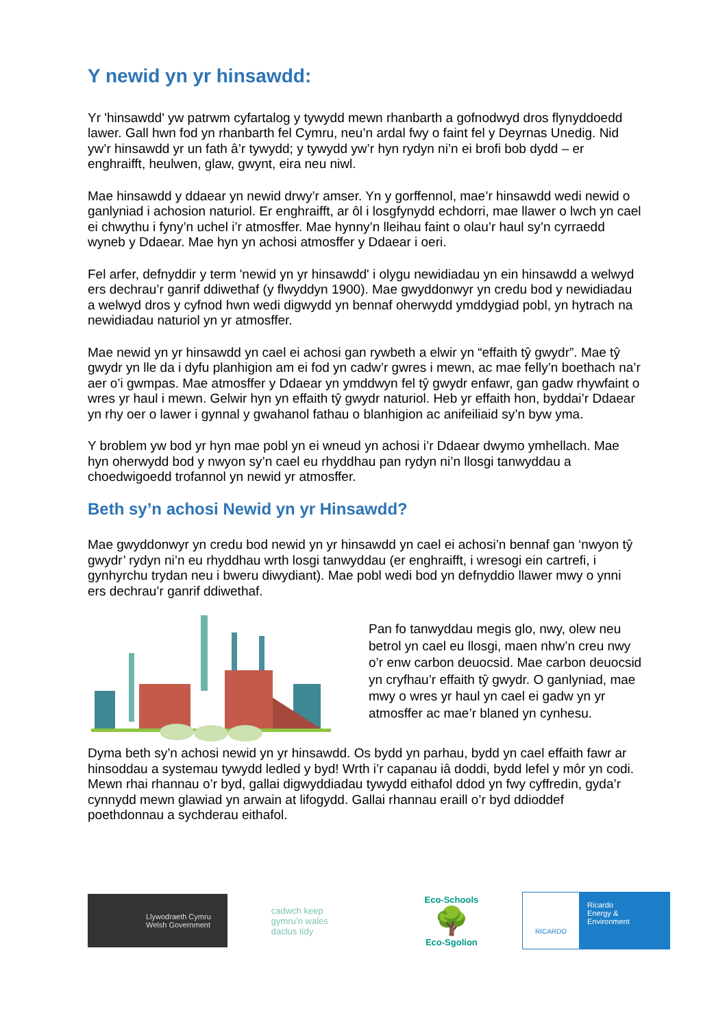Y newid yn yr hinsawdd:
Yr 'hinsawdd' yw patrwm cyfartalog y tywydd mewn rhanbarth a gofnodwyd dros flynyddoedd lawer. Gall hwn fod yn rhanbarth fel Cymru, neu’n ardal fwy o faint fel y Deyrnas Unedig. Nid yw’r hinsawdd yr un fath â’r tywydd; y tywydd yw’r hyn rydyn ni’n ei brofi bob dydd – er enghraifft, heulwen, glaw, gwynt, eira neu niwl.
Mae hinsawdd y ddaear yn newid drwy’r amser. Yn y gorffennol, mae’r hinsawdd wedi newid o ganlyniad i achosion naturiol. Er enghraifft, ar ôl i losgfynydd echdorri, mae llawer o lwch yn cael ei chwythu i fyny’n uchel i’r atmosffer. Mae hynny’n lleihau faint o olau’r haul sy’n cyrraedd wyneb y Ddaear. Mae hyn yn achosi atmosffer y Ddaear i oeri.
Fel arfer, defnyddir y term 'newid yn yr hinsawdd' i olygu newidiadau yn ein hinsawdd a welwyd ers dechrau’r ganrif ddiwethaf (y flwyddyn 1900). Mae gwyddonwyr yn credu bod y newidiadau a welwyd dros y cyfnod hwn wedi digwydd yn bennaf oherwydd ymddygiad pobl, yn hytrach na newidiadau naturiol yn yr atmosffer.
Mae newid yn yr hinsawdd yn cael ei achosi gan rywbeth a elwir yn “effaith tŷ gwydr”. Mae tŷ gwydr yn lle da i dyfu planhigion am ei fod yn cadw’r gwres i mewn, ac mae felly’n boethach na’r aer o’i gwmpas. Mae atmosffer y Ddaear yn ymddwyn fel tŷ gwydr enfawr, gan gadw rhywfaint o wres yr haul i mewn. Gelwir hyn yn effaith tŷ gwydr naturiol. Heb yr effaith hon, byddai’r Ddaear yn rhy oer o lawer i gynnal y gwahanol fathau o blanhigion ac anifeiliaid sy’n byw yma.
Y broblem yw bod yr hyn mae pobl yn ei wneud yn achosi i’r Ddaear dwymo ymhellach. Mae hyn oherwydd bod y nwyon sy’n cael eu rhyddhau pan rydyn ni’n llosgi tanwyddau a choedwigoedd trofannol yn newid yr atmosffer.
Beth sy’n achosi Newid yn yr Hinsawdd?
Mae gwyddonwyr yn credu bod newid yn yr hinsawdd yn cael ei achosi’n bennaf gan ‘nwyon tŷ gwydr’ rydyn ni’n eu rhyddhau wrth losgi tanwyddau (er enghraifft, i wresogi ein cartrefi, i gynhyrchu trydan neu i bweru diwydiant). Mae pobl wedi bod yn defnyddio llawer mwy o ynni ers dechrau’r ganrif ddiwethaf.
Pan fo tanwyddau megis glo, nwy, olew neu betrol yn cael eu llosgi, maen nhw’n creu nwy o’r enw carbon deuocsid. Mae carbon deuocsid yn cryfhau’r effaith tŷ gwydr. O ganlyniad, mae mwy o wres yr haul yn cael ei gadw yn yr atmosffer ac mae’r blaned yn cynhesu.
Dyma beth sy’n achosi newid yn yr hinsawdd. Os bydd yn parhau, bydd yn cael effaith fawr ar hinsoddau a systemau tywydd ledled y byd! Wrth i’r capanau iâ doddi, bydd lefel y môr yn codi. Mewn rhai rhannau o’r byd, gallai digwyddiadau tywydd eithafol ddod yn fwy cyffredin, gyda’r cynnydd mewn glawiad yn arwain at lifogydd. Gallai rhannau eraill o’r byd ddioddef poethdonnau a sychderau eithafol.
Llywodraeth Cymru
Welsh Government
cadwch keep
gymru’n wales
daclus tidy
Eco-Schools
🌳
Eco-Sgolion
RICARDO
Ricardo
Energy & Environment